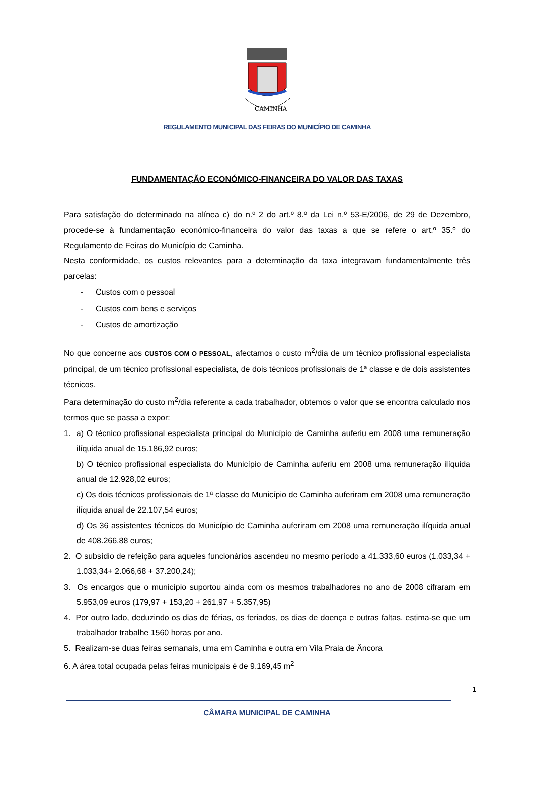CAMINHA
REGULAMENTO MUNICIPAL DAS FEIRAS DO MUNICÍPIO DE CAMINHA
FUNDAMENTAÇÃO ECONÓMICO-FINANCEIRA DO VALOR DAS TAXAS
Para satisfação do determinado na alínea c) do n.º 2 do art.º 8.º da Lei n.º 53-E/2006, de 29 de Dezembro, procede-se à fundamentação económico-financeira do valor das taxas a que se refere o art.º 35.º do Regulamento de Feiras do Município de Caminha.
Nesta conformidade, os custos relevantes para a determinação da taxa integravam fundamentalmente três parcelas:
- Custos com o pessoal
- Custos com bens e serviços
- Custos de amortização
No que concerne aos CUSTOS COM O PESSOAL, afectamos o custo m<sup>2</sup>/dia de um técnico profissional especialista principal, de um técnico profissional especialista, de dois técnicos profissionais de 1ª classe e de dois assistentes técnicos.
Para determinação do custo m<sup>2</sup>/dia referente a cada trabalhador, obtemos o valor que se encontra calculado nos termos que se passa a expor:
1. a) O técnico profissional especialista principal do Município de Caminha auferiu em 2008 uma remuneração ilíquida anual de 15.186,92 euros;
b) O técnico profissional especialista do Município de Caminha auferiu em 2008 uma remuneração ilíquida anual de 12.928,02 euros;
c) Os dois técnicos profissionais de 1ª classe do Município de Caminha auferiram em 2008 uma remuneração ilíquida anual de 22.107,54 euros;
d) Os 36 assistentes técnicos do Município de Caminha auferiram em 2008 uma remuneração ilíquida anual de 408.266,88 euros;
2. O subsídio de refeição para aqueles funcionários ascendeu no mesmo período a 41.333,60 euros (1.033,34 + 1.033,34+ 2.066,68 + 37.200,24);
3. Os encargos que o município suportou ainda com os mesmos trabalhadores no ano de 2008 cifraram em 5.953,09 euros (179,97 + 153,20 + 261,97 + 5.357,95)
4. Por outro lado, deduzindo os dias de férias, os feriados, os dias de doença e outras faltas, estima-se que um trabalhador trabalhe 1560 horas por ano.
5. Realizam-se duas feiras semanais, uma em Caminha e outra em Vila Praia de Âncora
6. A área total ocupada pelas feiras municipais é de 9.169,45 m<sup>2</sup>
1
CÂMARA MUNICIPAL DE CAMINHA